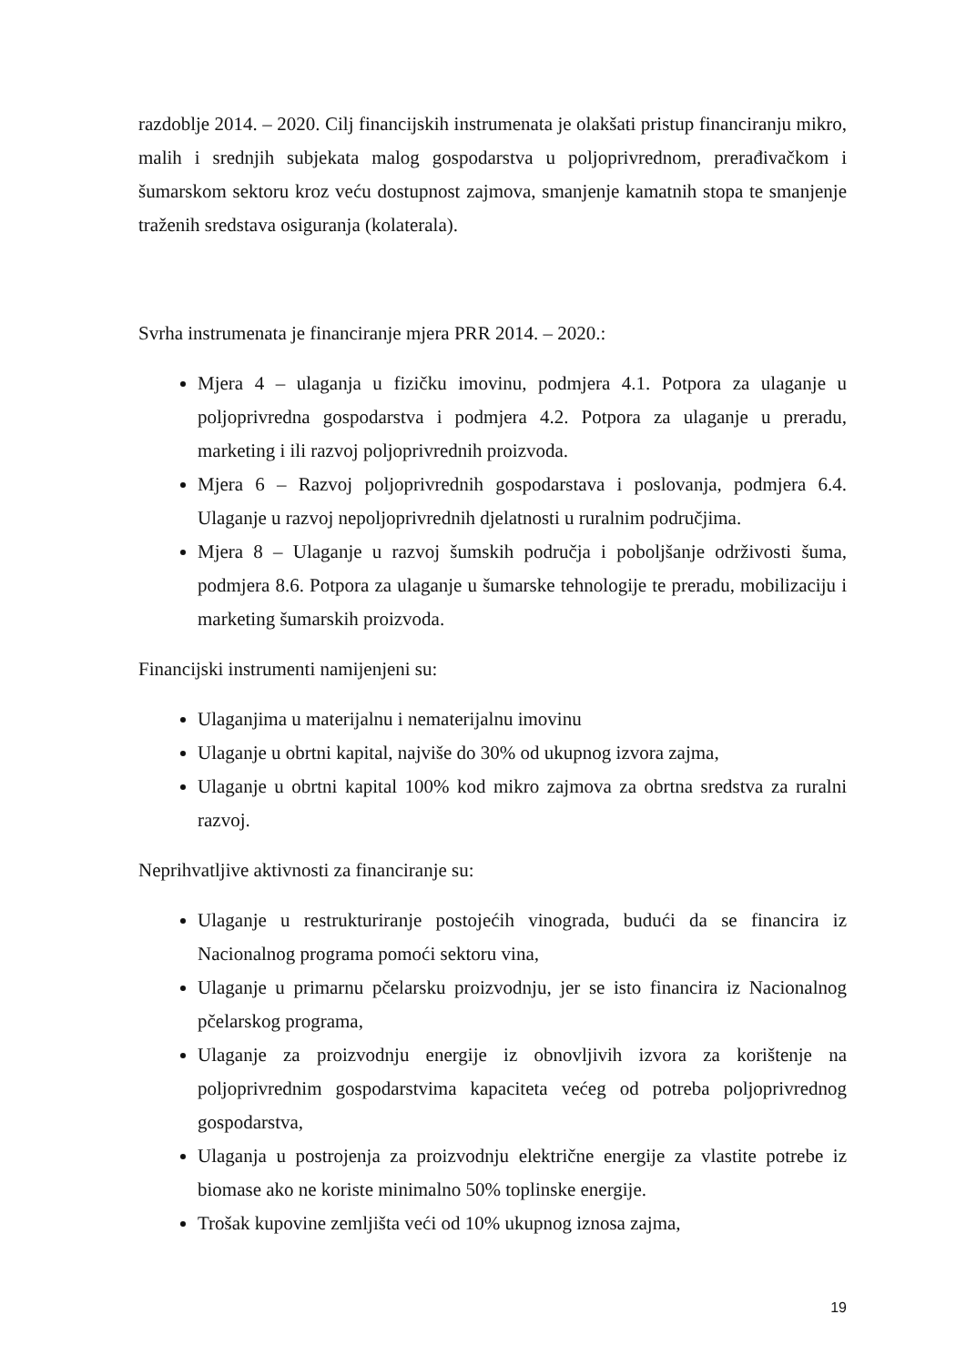razdoblje 2014. – 2020. Cilj financijskih instrumenata je olakšati pristup financiranju mikro, malih i srednjih subjekata malog gospodarstva u poljoprivrednom, prerađivačkom i šumarskom sektoru kroz veću dostupnost zajmova, smanjenje kamatnih stopa te smanjenje traženih sredstava osiguranja (kolaterala).
Svrha instrumenata je financiranje mjera PRR 2014. – 2020.:
Mjera 4 – ulaganja u fizičku imovinu, podmjera 4.1. Potpora za ulaganje u poljoprivredna gospodarstva i podmjera 4.2. Potpora za ulaganje u preradu, marketing i ili razvoj poljoprivrednih proizvoda.
Mjera 6 – Razvoj poljoprivrednih gospodarstava i poslovanja, podmjera 6.4. Ulaganje u razvoj nepoljoprivrednih djelatnosti u ruralnim područjima.
Mjera 8 – Ulaganje u razvoj šumskih područja i poboljšanje održivosti šuma, podmjera 8.6. Potpora za ulaganje u šumarske tehnologije te preradu, mobilizaciju i marketing šumarskih proizvoda.
Financijski instrumenti namijenjeni su:
Ulaganjima u materijalnu i nematerijalnu imovinu
Ulaganje u obrtni kapital, najviše do 30% od ukupnog izvora zajma,
Ulaganje u obrtni kapital 100% kod mikro zajmova za obrtna sredstva za ruralni razvoj.
Neprihvatljive aktivnosti za financiranje su:
Ulaganje u restrukturiranje postojećih vinograda, budući da se financira iz Nacionalnog programa pomoći sektoru vina,
Ulaganje u primarnu pčelarsku proizvodnju, jer se isto financira iz Nacionalnog pčelarskog programa,
Ulaganje za proizvodnju energije iz obnovljivih izvora za korištenje na poljoprivrednim gospodarstvima kapaciteta većeg od potreba poljoprivrednog gospodarstva,
Ulaganja u postrojenja za proizvodnju električne energije za vlastite potrebe iz biomase ako ne koriste minimalno 50% toplinske energije.
Trošak kupovine zemljišta veći od 10% ukupnog iznosa zajma,
19